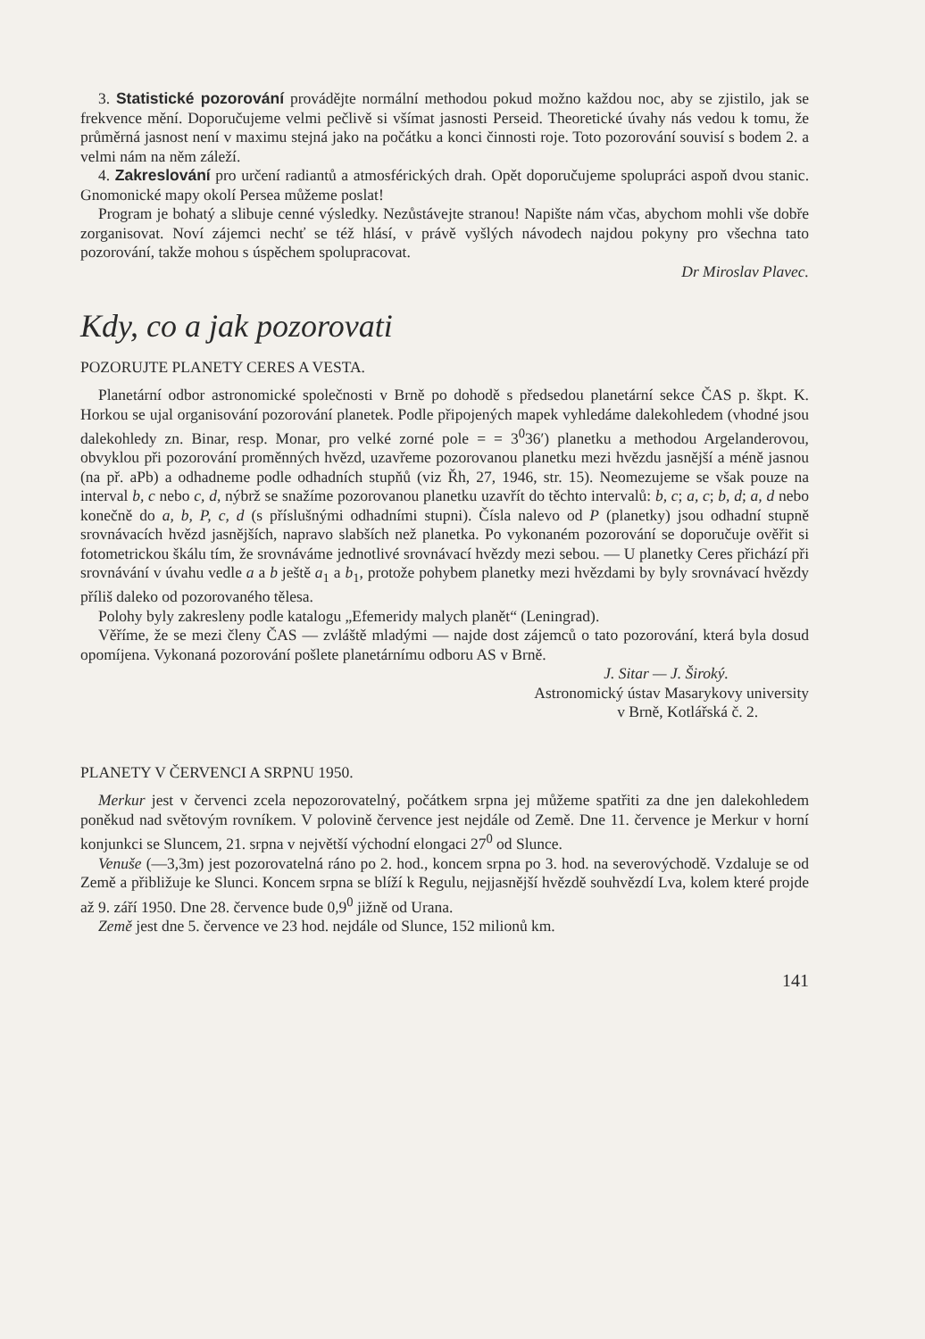3. Statistické pozorování provádějte normální methodou pokud možno každou noc, aby se zjistilo, jak se frekvence mění. Doporučujeme velmi pečlivě si všímat jasnosti Perseid. Theoretické úvahy nás vedou k tomu, že průměrná jasnost není v maximu stejná jako na počátku a konci činnosti roje. Toto pozorování souvisí s bodem 2. a velmi nám na něm záleží.
4. Zakreslování pro určení radiantů a atmosférických drah. Opět doporučujeme spolupráci aspoň dvou stanic. Gnomonické mapy okolí Persea můžeme poslat!
Program je bohatý a slibuje cenné výsledky. Nezůstávejte stranou! Napište nám včas, abychom mohli vše dobře zorganisovat. Noví zájemci nechť se též hlásí, v právě vyšlých návodech najdou pokyny pro všechna tato pozorování, takže mohou s úspěchem spolupracovat.
Dr Miroslav Plavec.
Kdy, co a jak pozorovati
POZORUJTE PLANETY CERES A VESTA.
Planetární odbor astronomické společnosti v Brně po dohodě s předsedou planetární sekce ČAS p. škpt. K. Horkou se ujal organisování pozorování planetek. Podle připojených mapek vyhledáme dalekohledem (vhodné jsou dalekohledy zn. Binar, resp. Monar, pro velké zorné pole = = 3<sup>0</sup>36′) planetku a methodou Argelanderovou, obvyklou při pozorování proměnných hvězd, uzavřeme pozorovanou planetku mezi hvězdu jasnější a méně jasnou (na př. aPb) a odhadneme podle odhadních stupňů (viz Řh, 27, 1946, str. 15). Neomezujeme se však pouze na interval b, c nebo c, d, nýbrž se snažíme pozorovanou planetku uzavřít do těchto intervalů: b, c; a, c; b, d; a, d nebo konečně do a, b, P, c, d (s příslušnými odhadními stupni). Čísla nalevo od P (planetky) jsou odhadní stupně srovnávacích hvězd jasnějších, napravo slabších než planetka. Po vykonaném pozorování se doporučuje ověřit si fotometrickou škálu tím, že srovnáváme jednotlivé srovnávací hvězdy mezi sebou. — U planetky Ceres přichází při srovnávání v úvahu vedle a a b ještě a<sub>1</sub> a b<sub>1</sub>, protože pohybem planetky mezi hvězdami by byly srovnávací hvězdy příliš daleko od pozorovaného tělesa.
Polohy byly zakresleny podle katalogu „Efemeridy malych planět“ (Leningrad).
Věříme, že se mezi členy ČAS — zvláště mladými — najde dost zájemců o tato pozorování, která byla dosud opomíjena. Vykonaná pozorování pošlete planetárnímu odboru AS v Brně.
J. Sitar — J. Široký.
Astronomický ústav Masarykovy university
v Brně, Kotlářská č. 2.
PLANETY V ČERVENCI A SRPNU 1950.
Merkur jest v červenci zcela nepozorovatelný, počátkem srpna jej můžeme spatřiti za dne jen dalekohledem poněkud nad světovým rovníkem. V polovině července jest nejdále od Země. Dne 11. července je Merkur v horní konjunkci se Sluncem, 21. srpna v největší východní elongaci 27<sup>0</sup> od Slunce.
Venuše (—3,3m) jest pozorovatelná ráno po 2. hod., koncem srpna po 3. hod. na severovýchodě. Vzdaluje se od Země a přibližuje ke Slunci. Koncem srpna se blíží k Regulu, nejjasnější hvězdě souhvězdí Lva, kolem které projde až 9. září 1950. Dne 28. července bude 0,9<sup>0</sup> jižně od Urana.
Země jest dne 5. července ve 23 hod. nejdále od Slunce, 152 milionů km.
141